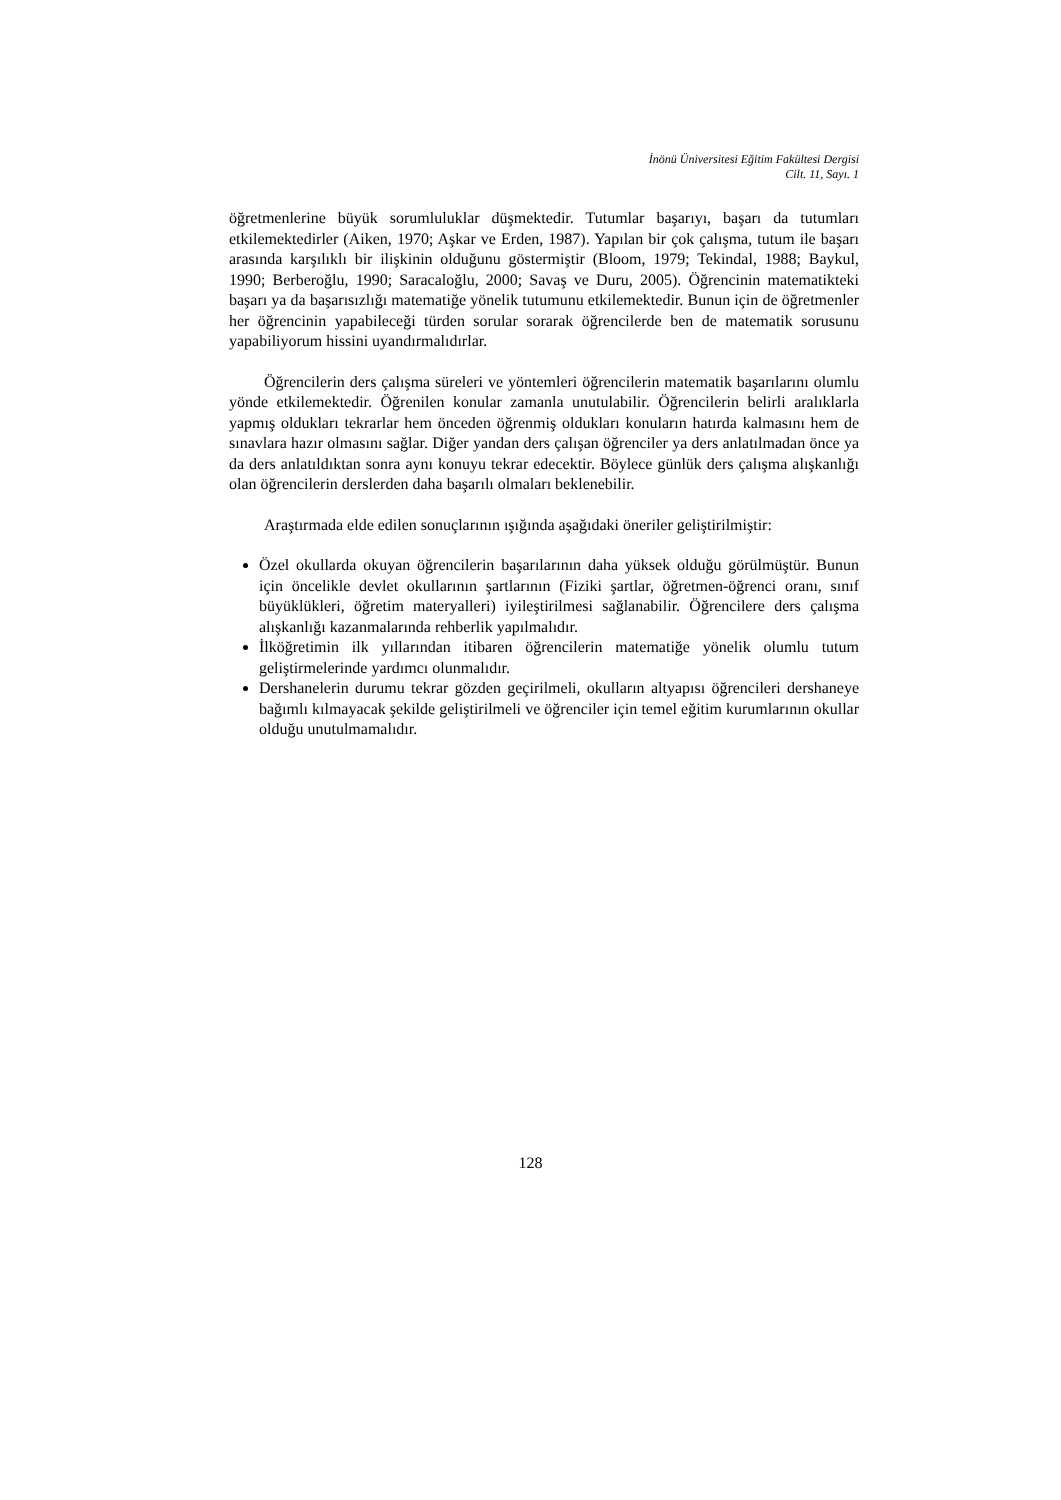İnönü Üniversitesi Eğitim Fakültesi Dergisi
Cilt. 11, Sayı. 1
öğretmenlerine büyük sorumluluklar düşmektedir. Tutumlar başarıyı, başarı da tutumları etkilemektedirler (Aiken, 1970; Aşkar ve Erden, 1987). Yapılan bir çok çalışma, tutum ile başarı arasında karşılıklı bir ilişkinin olduğunu göstermiştir (Bloom, 1979; Tekindal, 1988; Baykul, 1990; Berberoğlu, 1990; Saracaloğlu, 2000; Savaş ve Duru, 2005). Öğrencinin matematikteki başarı ya da başarısızlığı matematiğe yönelik tutumunu etkilemektedir. Bunun için de öğretmenler her öğrencinin yapabileceği türden sorular sorarak öğrencilerde ben de matematik sorusunu yapabiliyorum hissini uyandırmalıdırlar.
Öğrencilerin ders çalışma süreleri ve yöntemleri öğrencilerin matematik başarılarını olumlu yönde etkilemektedir. Öğrenilen konular zamanla unutulabilir. Öğrencilerin belirli aralıklarla yapmış oldukları tekrarlar hem önceden öğrenmiş oldukları konuların hatırda kalmasını hem de sınavlara hazır olmasını sağlar. Diğer yandan ders çalışan öğrenciler ya ders anlatılmadan önce ya da ders anlatıldıktan sonra aynı konuyu tekrar edecektir. Böylece günlük ders çalışma alışkanlığı olan öğrencilerin derslerden daha başarılı olmaları beklenebilir.
Araştırmada elde edilen sonuçlarının ışığında aşağıdaki öneriler geliştirilmiştir:
Özel okullarda okuyan öğrencilerin başarılarının daha yüksek olduğu görülmüştür. Bunun için öncelikle devlet okullarının şartlarının (Fiziki şartlar, öğretmen-öğrenci oranı, sınıf büyüklükleri, öğretim materyalleri) iyileştirilmesi sağlanabilir. Öğrencilere ders çalışma alışkanlığı kazanmalarında rehberlik yapılmalıdır.
İlköğretimin ilk yıllarından itibaren öğrencilerin matematiğe yönelik olumlu tutum geliştirmelerinde yardımcı olunmalıdır.
Dershanelerin durumu tekrar gözden geçirilmeli, okulların altyapısı öğrencileri dershaneye bağımlı kılmayacak şekilde geliştirilmeli ve öğrenciler için temel eğitim kurumlarının okullar olduğu unutulmamalıdır.
128